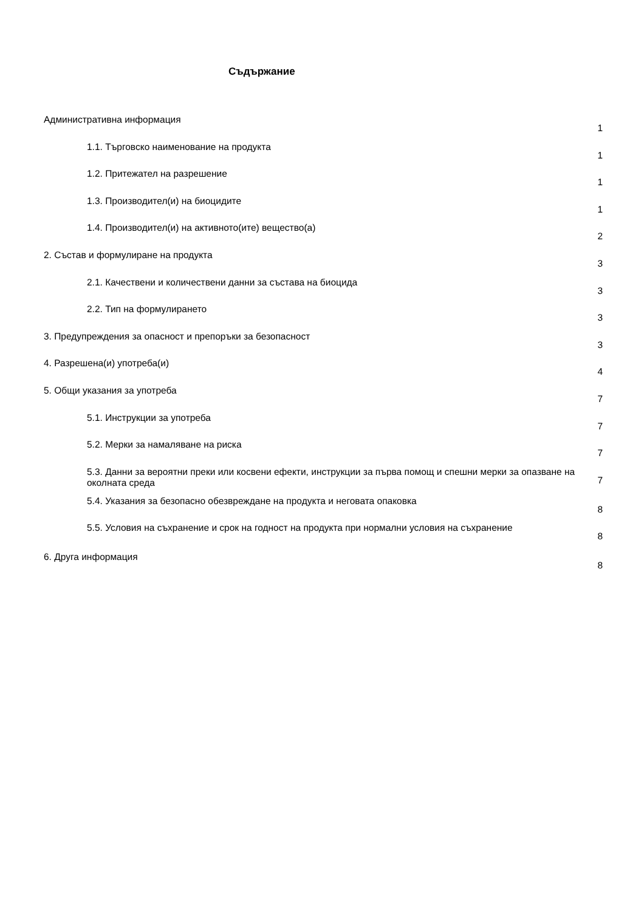Съдържание
Административна информация 1
1.1. Търговско наименование на продукта 1
1.2. Притежател на разрешение 1
1.3. Производител(и) на биоцидите 1
1.4. Производител(и) на активното(ите) вещество(а) 2
2. Състав и формулиране на продукта 3
2.1. Качествени и количествени данни за състава на биоцида 3
2.2. Тип на формулирането 3
3. Предупреждения за опасност и препоръки за безопасност 3
4. Разрешена(и) употреба(и) 4
5. Общи указания за употреба 7
5.1. Инструкции за употреба 7
5.2. Мерки за намаляване на риска 7
5.3. Данни за вероятни преки или косвени ефекти, инструкции за първа помощ и спешни мерки за опазване на околната среда 7
5.4. Указания за безопасно обезвреждане на продукта и неговата опаковка 8
5.5. Условия на съхранение и срок на годност на продукта при нормални условия на съхранение 8
6. Друга информация 8